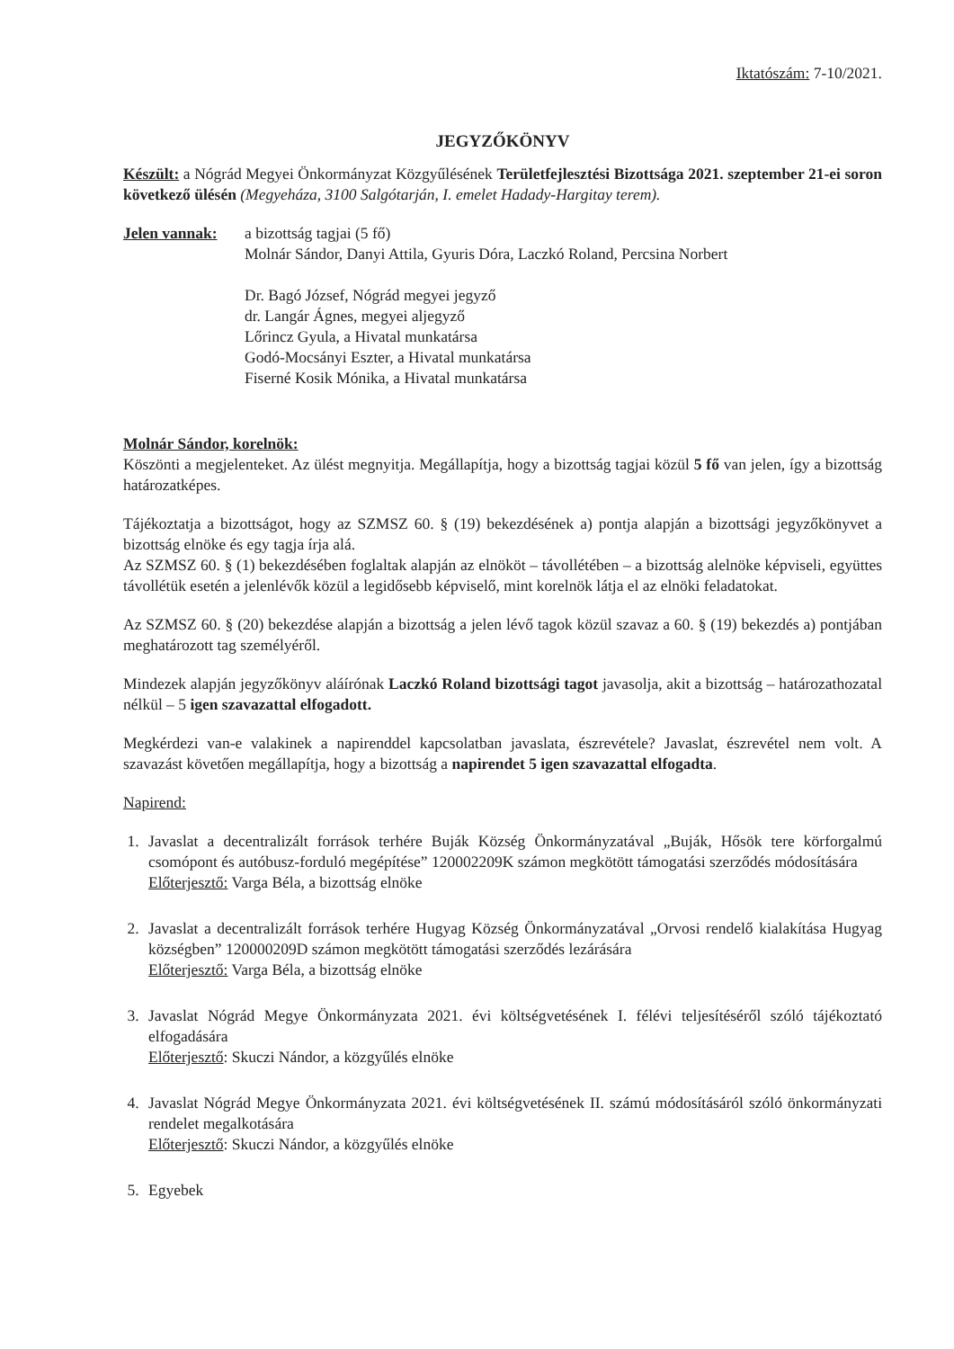Iktatószám: 7-10/2021.
JEGYZŐKÖNYV
Készült: a Nógrád Megyei Önkormányzat Közgyűlésének Területfejlesztési Bizottsága 2021. szeptember 21-ei soron következő ülésén (Megyeháza, 3100 Salgótarján, I. emelet Hadady-Hargitay terem).
Jelen vannak:
a bizottság tagjai (5 fő)
Molnár Sándor, Danyi Attila, Gyuris Dóra, Laczkó Roland, Percsina Norbert
Dr. Bagó József, Nógrád megyei jegyző
dr. Langár Ágnes, megyei aljegyző
Lőrincz Gyula, a Hivatal munkatársa
Godó-Mocsányi Eszter, a Hivatal munkatársa
Fiserné Kosik Mónika, a Hivatal munkatársa
Molnár Sándor, korelnök:
Köszönti a megjelenteket. Az ülést megnyitja. Megállapítja, hogy a bizottság tagjai közül 5 fő van jelen, így a bizottság határozatképes.
Tájékoztatja a bizottságot, hogy az SZMSZ 60. § (19) bekezdésének a) pontja alapján a bizottsági jegyzőkönyvet a bizottság elnöke és egy tagja írja alá.
Az SZMSZ 60. § (1) bekezdésében foglaltak alapján az elnököt – távollétében – a bizottság alelnöke képviseli, együttes távollétük esetén a jelenlévők közül a legidősebb képviselő, mint korelnök látja el az elnöki feladatokat.
Az SZMSZ 60. § (20) bekezdése alapján a bizottság a jelen lévő tagok közül szavaz a 60. § (19) bekezdés a) pontjában meghatározott tag személyéről.
Mindezek alapján jegyzőkönyv aláírónak Laczkó Roland bizottsági tagot javasolja, akit a bizottság – határozathozatal nélkül – 5 igen szavazattal elfogadott.
Megkérdezi van-e valakinek a napirenddel kapcsolatban javaslata, észrevétele? Javaslat, észrevétel nem volt. A szavazást követően megállapítja, hogy a bizottság a napirendet 5 igen szavazattal elfogadta.
Napirend:
1. Javaslat a decentralizált források terhére Buják Község Önkormányzatával „Buják, Hősök tere körforgalmú csomópont és autóbusz-forduló megépítése” 120002209K számon megkötött támogatási szerződés módosítására
Előterjesztő: Varga Béla, a bizottság elnöke
2. Javaslat a decentralizált források terhére Hugyag Község Önkormányzatával „Orvosi rendelő kialakítása Hugyag községben” 120000209D számon megkötött támogatási szerződés lezárására
Előterjesztő: Varga Béla, a bizottság elnöke
3. Javaslat Nógrád Megye Önkormányzata 2021. évi költségvetésének I. félévi teljesítéséről szóló tájékoztató elfogadására
Előterjesztő: Skuczi Nándor, a közgyűlés elnöke
4. Javaslat Nógrád Megye Önkormányzata 2021. évi költségvetésének II. számú módosításáról szóló önkormányzati rendelet megalkotására
Előterjesztő: Skuczi Nándor, a közgyűlés elnöke
5. Egyebek